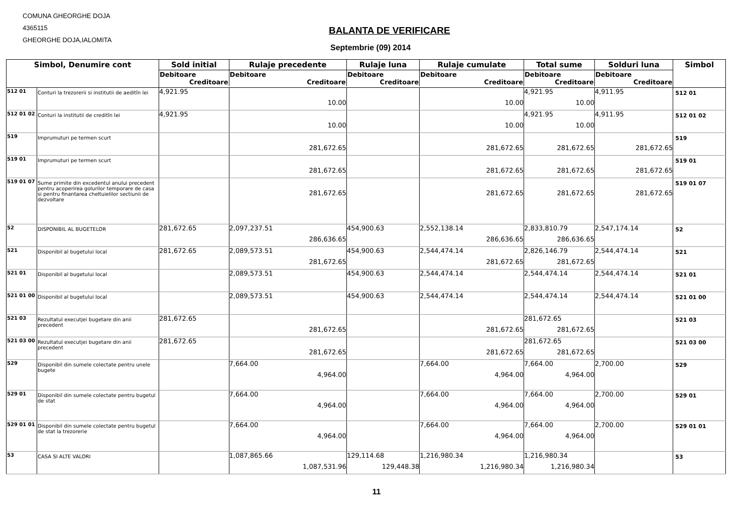COMUNA GHEORGHE DOJA
4365115
GHEORGHE DOJA,IALOMITA
BALANTA DE VERIFICARE
Septembrie (09) 2014
| Simbol, Denumire cont | | Sold initial | Rulaje precedente | Rulaje luna | Rulaje cumulate | Total sume | Solduri luna | Simbol |
| --- | --- | --- | --- | --- | --- | --- | --- | --- |
| | | Debitoare Creditoare | Debitoare Creditoare | Debitoare Creditoare | Debitoare Creditoare | Debitoare Creditoare | Debitoare Creditoare | |
| 512 01 | Conturi la trezorerii si institutii de aeditîn lei | 4,921.95 | 10.00 | | 10.00 | 4,921.95 10.00 | 4,911.95 | 512 01 |
| 512 01 02 | Conturi la institutii de creditîn lei | 4,921.95 | 10.00 | | 10.00 | 4,921.95 10.00 | 4,911.95 | 512 01 02 |
| 519 | Imprumuturi pe termen scurt | | 281,672.65 | | 281,672.65 | 281,672.65 | 281,672.65 | 519 |
| 519 01 | Imprumuturi pe termen scurt | | 281,672.65 | | 281,672.65 | 281,672.65 | 281,672.65 | 519 01 |
| 519 01 07 | Sume primite din excedentul anului precedent pentru acoperirea golurilor temporare de casa si pentru finantarea cheltuielilor sectiunii de dezvoltare | | 281,672.65 | | 281,672.65 | 281,672.65 | 281,672.65 | 519 01 07 |
| 52 | DISPONIBIL AL BUGETELOR | 281,672.65 | 2,097,237.51 286,636.65 | 454,900.63 | 2,552,138.14 286,636.65 | 2,833,810.79 286,636.65 | 2,547,174.14 | 52 |
| 521 | Disponibil al bugetului local | 281,672.65 | 2,089,573.51 281,672.65 | 454,900.63 | 2,544,474.14 281,672.65 | 2,826,146.79 281,672.65 | 2,544,474.14 | 521 |
| 521 01 | Disponibil al bugetului local | | 2,089,573.51 | 454,900.63 | 2,544,474.14 | 2,544,474.14 | 2,544,474.14 | 521 01 |
| 521 01 00 | Disponibil al bugetului local | | 2,089,573.51 | 454,900.63 | 2,544,474.14 | 2,544,474.14 | 2,544,474.14 | 521 01 00 |
| 521 03 | Rezultatul executjei bugetare din anii precedent | 281,672.65 | 281,672.65 | | 281,672.65 | 281,672.65 281,672.65 | | 521 03 |
| 521 03 00 | Rezultatul executjei bugetare din anii precedent | 281,672.65 | 281,672.65 | | 281,672.65 | 281,672.65 281,672.65 | | 521 03 00 |
| 529 | Disponibil din sumele colectate pentru unele bugete | | 7,664.00 4,964.00 | | 7,664.00 4,964.00 | 7,664.00 4,964.00 | 2,700.00 | 529 |
| 529 01 | Disponibil din sumele colectate pentru bugetul de stat | | 7,664.00 4,964.00 | | 7,664.00 4,964.00 | 7,664.00 4,964.00 | 2,700.00 | 529 01 |
| 529 01 01 | Disponibil din sumele colectate pentru bugetul de stat la trezorerie | | 7,664.00 4,964.00 | | 7,664.00 4,964.00 | 7,664.00 4,964.00 | 2,700.00 | 529 01 01 |
| 53 | CASA SI ALTE VALORI | | 1,087,865.66 1,087,531.96 | 129,114.68 129,448.38 | 1,216,980.34 1,216,980.34 | 1,216,980.34 1,216,980.34 | | 53 |
11